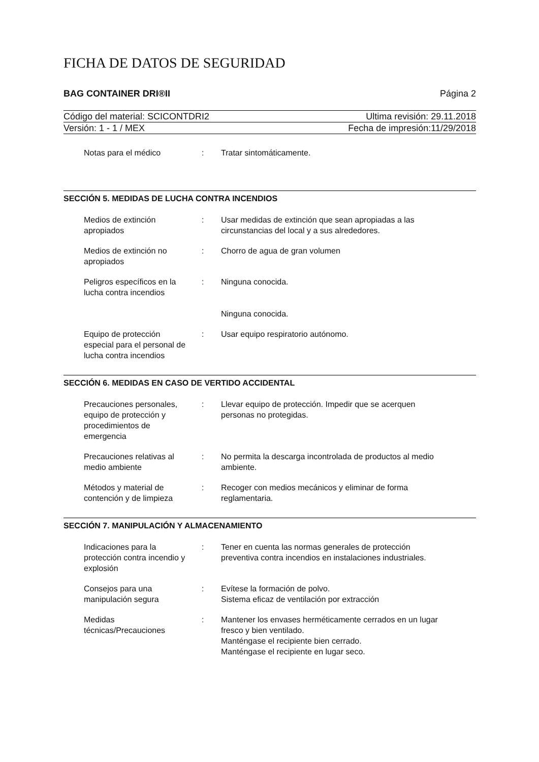FICHA DE DATOS DE SEGURIDAD
BAG CONTAINER DRI®II Página 2
Código del material: SCICONTDRI2 Ultima revisión: 29.11.2018
Versión: 1 - 1 / MEX Fecha de impresión:11/29/2018
Notas para el médico : Tratar sintomáticamente.
SECCIÓN 5. MEDIDAS DE LUCHA CONTRA INCENDIOS
Medios de extinción
apropiados
: Usar medidas de extinción que sean apropiadas a las
circunstancias del local y a sus alrededores.
Medios de extinción no
apropiados
: Chorro de agua de gran volumen
Peligros específicos en la
lucha contra incendios
: Ninguna conocida.
Ninguna conocida.
Equipo de protección
especial para el personal de
lucha contra incendios
: Usar equipo respiratorio autónomo.
SECCIÓN 6. MEDIDAS EN CASO DE VERTIDO ACCIDENTAL
Precauciones personales,
equipo de protección y
procedimientos de
emergencia
: Llevar equipo de protección. Impedir que se acerquen
personas no protegidas.
Precauciones relativas al
medio ambiente
: No permita la descarga incontrolada de productos al medio
ambiente.
Métodos y material de
contención y de limpieza
: Recoger con medios mecánicos y eliminar de forma
reglamentaria.
SECCIÓN 7. MANIPULACIÓN Y ALMACENAMIENTO
Indicaciones para la
protección contra incendio y
explosión
: Tener en cuenta las normas generales de protección
preventiva contra incendios en instalaciones industriales.
Consejos para una
manipulación segura
: Evítese la formación de polvo.
Sistema eficaz de ventilación por extracción
Medidas
técnicas/Precauciones
: Mantener los envases herméticamente cerrados en un lugar
fresco y bien ventilado.
Manténgase el recipiente bien cerrado.
Manténgase el recipiente en lugar seco.